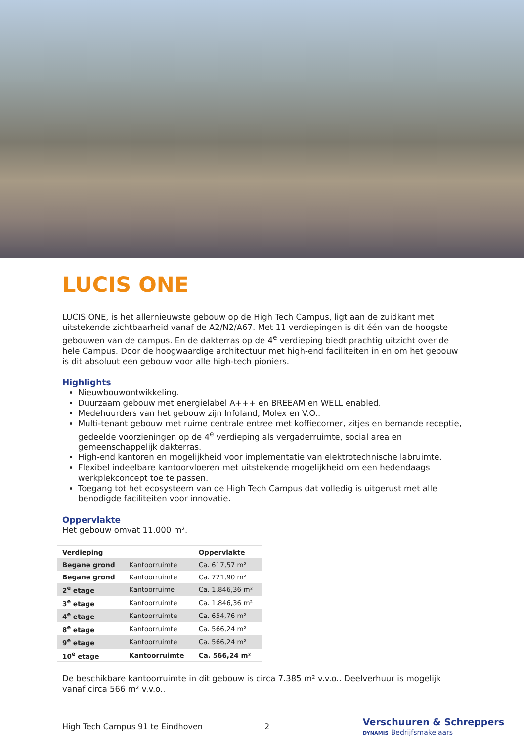LUCIS ONE
LUCIS ONE, is het allernieuwste gebouw op de High Tech Campus, ligt aan de zuidkant met uitstekende zichtbaarheid vanaf de A2/N2/A67. Met 11 verdiepingen is dit één van de hoogste gebouwen van de campus. En de dakterras op de 4<sup>e</sup> verdieping biedt prachtig uitzicht over de hele Campus. Door de hoogwaardige architectuur met high-end faciliteiten in en om het gebouw is dit absoluut een gebouw voor alle high-tech pioniers.
Highlights
Nieuwbouwontwikkeling.
Duurzaam gebouw met energielabel A+++ en BREEAM en WELL enabled.
Medehuurders van het gebouw zijn Infoland, Molex en V.O..
Multi-tenant gebouw met ruime centrale entree met koffiecorner, zitjes en bemande receptie, gedeelde voorzieningen op de 4<sup>e</sup> verdieping als vergaderruimte, social area en gemeenschappelijk dakterras.
High-end kantoren en mogelijkheid voor implementatie van elektrotechnische labruimte.
Flexibel indeelbare kantoorvloeren met uitstekende mogelijkheid om een hedendaags werkplekconcept toe te passen.
Toegang tot het ecosysteem van de High Tech Campus dat volledig is uitgerust met alle benodigde faciliteiten voor innovatie.
Oppervlakte
Het gebouw omvat 11.000 m².
| Verdieping | | Oppervlakte |
| --- | --- | --- |
| Begane grond | Kantoorruimte | Ca. 617,57 m² |
| Begane grond | Kantoorruimte | Ca. 721,90 m² |
| 2<sup>e</sup> etage | Kantoorruime | Ca. 1.846,36 m² |
| 3<sup>e</sup> etage | Kantoorruimte | Ca. 1.846,36 m² |
| 4<sup>e</sup> etage | Kantoorruimte | Ca. 654,76 m² |
| 8<sup>e</sup> etage | Kantoorruimte | Ca. 566,24 m² |
| 9<sup>e</sup> etage | Kantoorruimte | Ca. 566,24 m² |
| 10<sup>e</sup> etage | Kantoorruimte | Ca. 566,24 m² |
De beschikbare kantoorruimte in dit gebouw is circa 7.385 m² v.v.o.. Deelverhuur is mogelijk vanaf circa 566 m² v.v.o..
High Tech Campus 91 te Eindhoven 2
Verschuuren & Schreppers
DYNAMIS Bedrijfsmakelaars